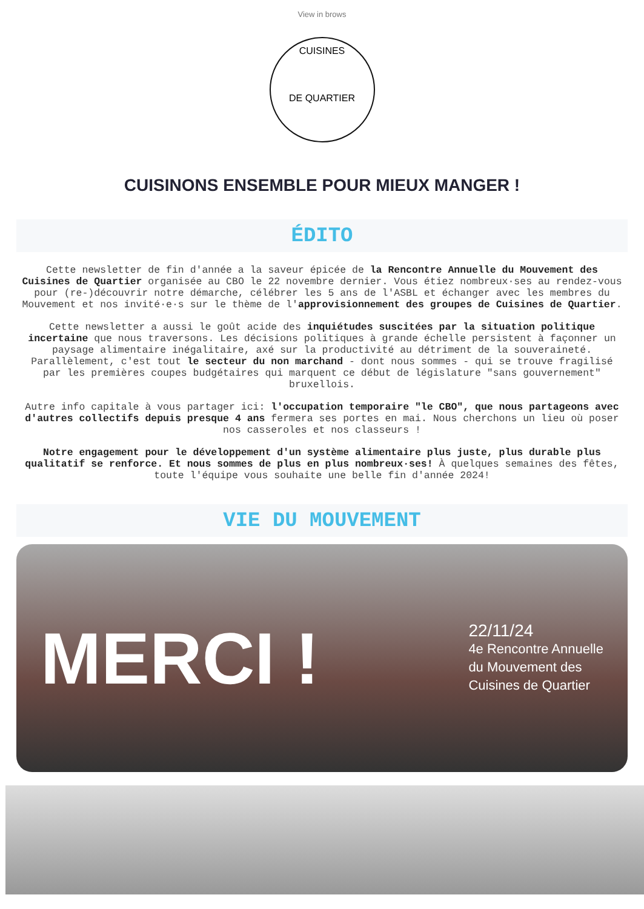View in brows
CUISINES
DE QUARTIER
CUISINONS ENSEMBLE POUR MIEUX MANGER !
ÉDITO
Cette newsletter de fin d'année a la saveur épicée de la Rencontre Annuelle du Mouvement des Cuisines de Quartier organisée au CBO le 22 novembre dernier. Vous étiez nombreux·ses au rendez-vous pour (re-)découvrir notre démarche, célébrer les 5 ans de l'ASBL et échanger avec les membres du Mouvement et nos invité·e·s sur le thème de l'approvisionnement des groupes de Cuisines de Quartier.
Cette newsletter a aussi le goût acide des inquiétudes suscitées par la situation politique incertaine que nous traversons. Les décisions politiques à grande échelle persistent à façonner un paysage alimentaire inégalitaire, axé sur la productivité au détriment de la souveraineté. Parallèlement, c'est tout le secteur du non marchand - dont nous sommes - qui se trouve fragilisé par les premières coupes budgétaires qui marquent ce début de législature "sans gouvernement" bruxellois.
Autre info capitale à vous partager ici: l'occupation temporaire "le CBO", que nous partageons avec d'autres collectifs depuis presque 4 ans fermera ses portes en mai. Nous cherchons un lieu où poser nos casseroles et nos classeurs !
Notre engagement pour le développement d'un système alimentaire plus juste, plus durable plus qualitatif se renforce. Et nous sommes de plus en plus nombreux·ses! À quelques semaines des fêtes, toute l'équipe vous souhaite une belle fin d'année 2024!
VIE DU MOUVEMENT
MERCI !
22/11/24
4e Rencontre Annuelle
du Mouvement des
Cuisines de Quartier